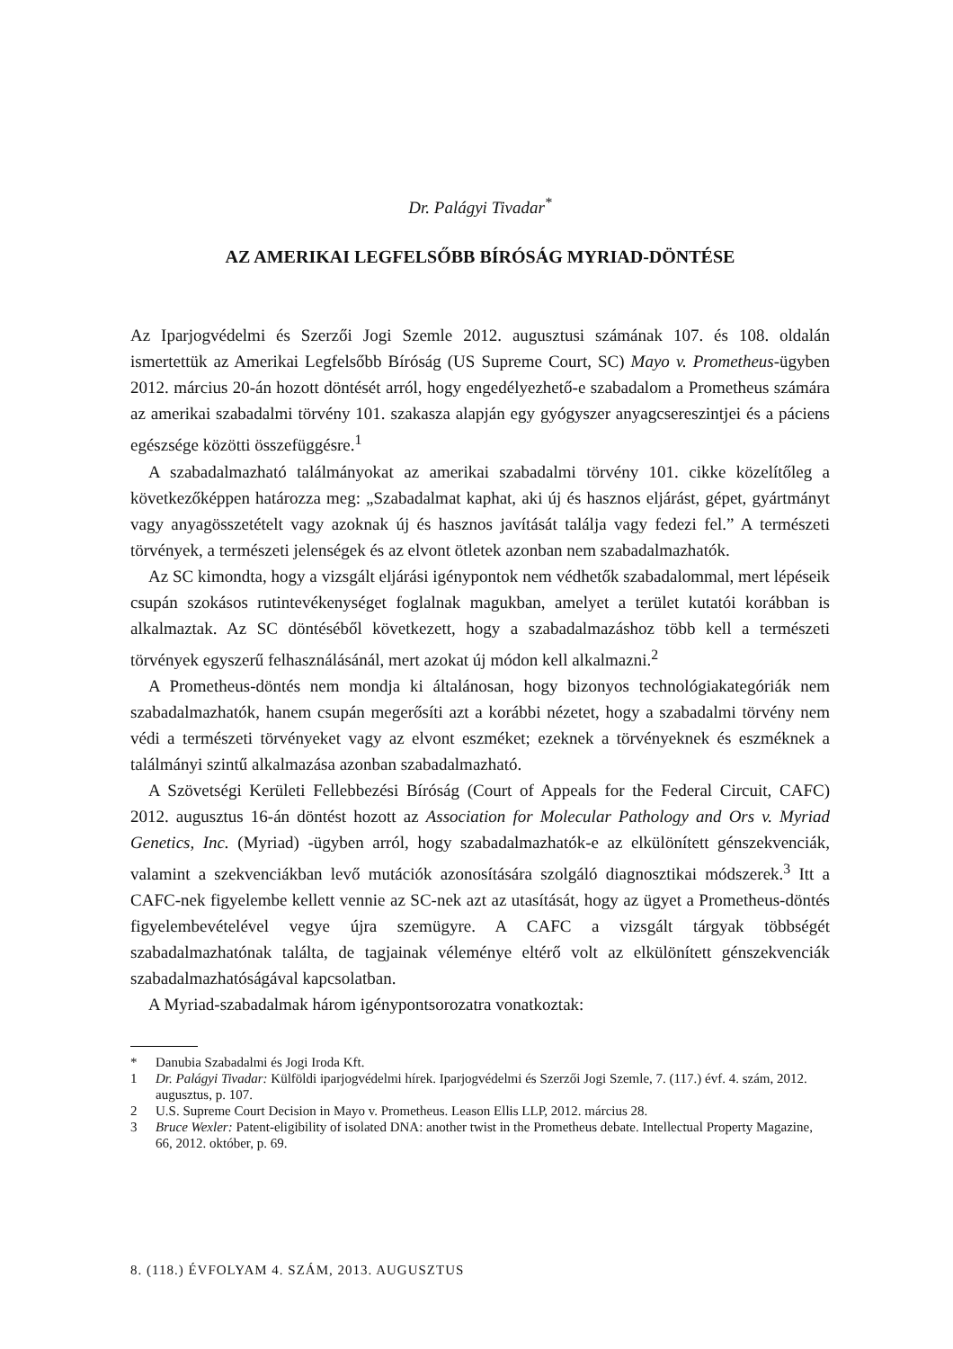Dr. Palágyi Tivadar<sup>*</sup>
AZ AMERIKAI LEGFELSŐBB BÍRÓSÁG MYRIAD-DÖNTÉSE
Az Iparjogvédelmi és Szerzői Jogi Szemle 2012. augusztusi számának 107. és 108. oldalán ismertettük az Amerikai Legfelsőbb Bíróság (US Supreme Court, SC) Mayo v. Prometheus-ügyben 2012. március 20-án hozott döntését arról, hogy engedélyezhető-e szabadalom a Prometheus számára az amerikai szabadalmi törvény 101. szakasza alapján egy gyógyszer anyagcsereszintjei és a páciens egészsége közötti összefüggésre.<sup>1</sup>
A szabadalmazható találmányokat az amerikai szabadalmi törvény 101. cikke közelítőleg a következőképpen határozza meg: „Szabadalmat kaphat, aki új és hasznos eljárást, gépet, gyártmányt vagy anyagösszetételt vagy azoknak új és hasznos javítását találja vagy fedezi fel.” A természeti törvények, a természeti jelenségek és az elvont ötletek azonban nem szabadalmazhatók.
Az SC kimondta, hogy a vizsgált eljárási igénypontok nem védhetők szabadalommal, mert lépéseik csupán szokásos rutintevékenységet foglalnak magukban, amelyet a terület kutatói korábban is alkalmaztak. Az SC döntéséből következett, hogy a szabadalmazáshoz több kell a természeti törvények egyszerű felhasználásánál, mert azokat új módon kell alkalmazni.<sup>2</sup>
A Prometheus-döntés nem mondja ki általánosan, hogy bizonyos technológiakategóriák nem szabadalmazhatók, hanem csupán megerősíti azt a korábbi nézetet, hogy a szabadalmi törvény nem védi a természeti törvényeket vagy az elvont eszméket; ezeknek a törvényeknek és eszméknek a találmányi szintű alkalmazása azonban szabadalmazható.
A Szövetségi Kerületi Fellebbezési Bíróság (Court of Appeals for the Federal Circuit, CAFC) 2012. augusztus 16-án döntést hozott az Association for Molecular Pathology and Ors v. Myriad Genetics, Inc. (Myriad) -ügyben arról, hogy szabadalmazhatók-e az elkülönített génszekvenciák, valamint a szekvenciákban levő mutációk azonosítására szolgáló diagnosztikai módszerek.<sup>3</sup> Itt a CAFC-nek figyelembe kellett vennie az SC-nek azt az utasítását, hogy az ügyet a Prometheus-döntés figyelembevételével vegye újra szemügyre. A CAFC a vizsgált tárgyak többségét szabadalmazhatónak találta, de tagjainak véleménye eltérő volt az elkülönített génszekvenciák szabadalmazhatóságával kapcsolatban.
A Myriad-szabadalmak három igénypontsorozatra vonatkoztak:
* Danubia Szabadalmi és Jogi Iroda Kft.
1 Dr. Palágyi Tivadar: Külföldi iparjogvédelmi hírek. Iparjogvédelmi és Szerzői Jogi Szemle, 7. (117.) évf. 4. szám, 2012. augusztus, p. 107.
2 U.S. Supreme Court Decision in Mayo v. Prometheus. Leason Ellis LLP, 2012. március 28.
3 Bruce Wexler: Patent-eligibility of isolated DNA: another twist in the Prometheus debate. Intellectual Property Magazine, 66, 2012. október, p. 69.
8. (118.) ÉVFOLYAM 4. SZÁM, 2013. AUGUSZTUS